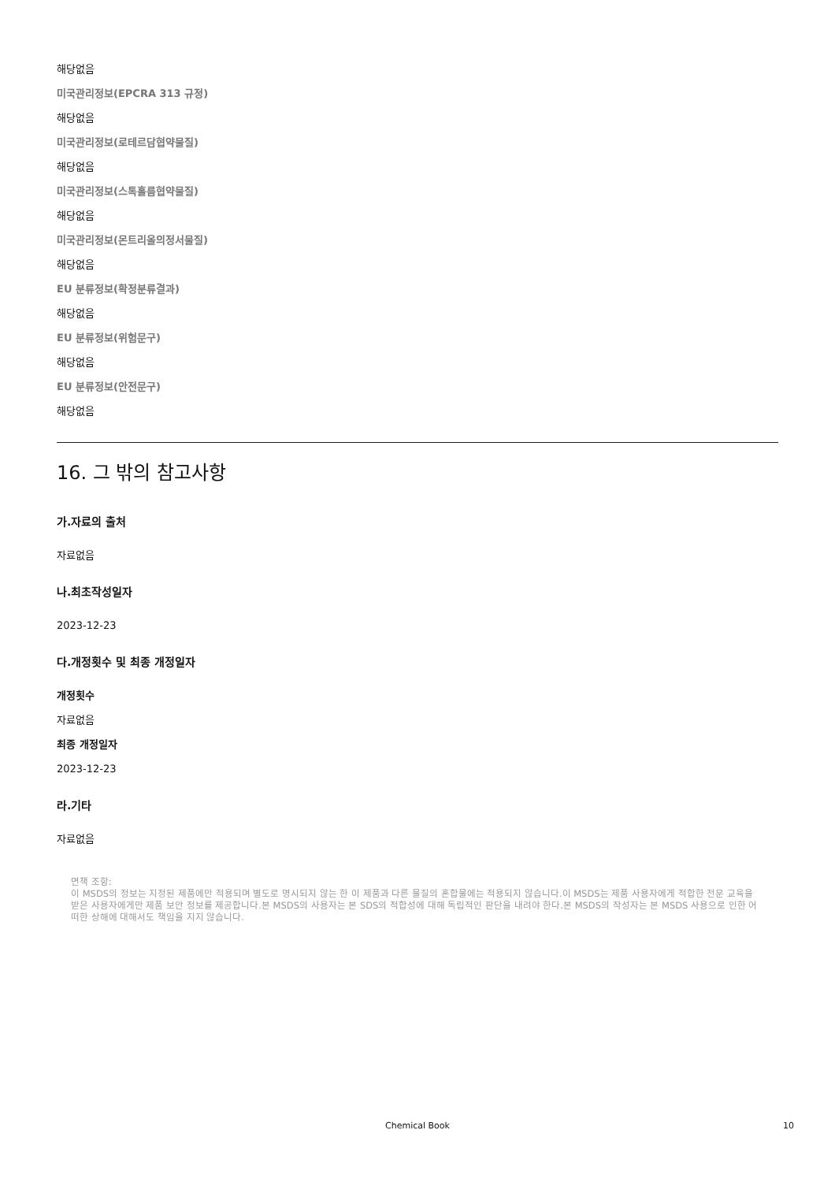해당없음
미국관리정보(EPCRA 313 규정)
해당없음
미국관리정보(로테르담협약물질)
해당없음
미국관리정보(스톡홀름협약물질)
해당없음
미국관리정보(몬트리올의정서물질)
해당없음
EU 분류정보(확정분류결과)
해당없음
EU 분류정보(위험문구)
해당없음
EU 분류정보(안전문구)
해당없음
16. 그 밖의 참고사항
가.자료의 출처
자료없음
나.최초작성일자
2023-12-23
다.개정횟수 및 최종 개정일자
개정횟수
자료없음
최종 개정일자
2023-12-23
라.기타
자료없음
면책 조항:
이 MSDS의 정보는 지정된 제품에만 적용되며 별도로 명시되지 않는 한 이 제품과 다른 물질의 혼합물에는 적용되지 않습니다.이 MSDS는 제품 사용자에게 적합한 전문 교육을 받은 사용자에게만 제품 보안 정보를 제공합니다.본 MSDS의 사용자는 본 SDS의 적합성에 대해 독립적인 판단을 내려야 한다.본 MSDS의 작성자는 본 MSDS 사용으로 인한 어떠한 상해에 대해서도 책임을 지지 않습니다.
Chemical Book
10